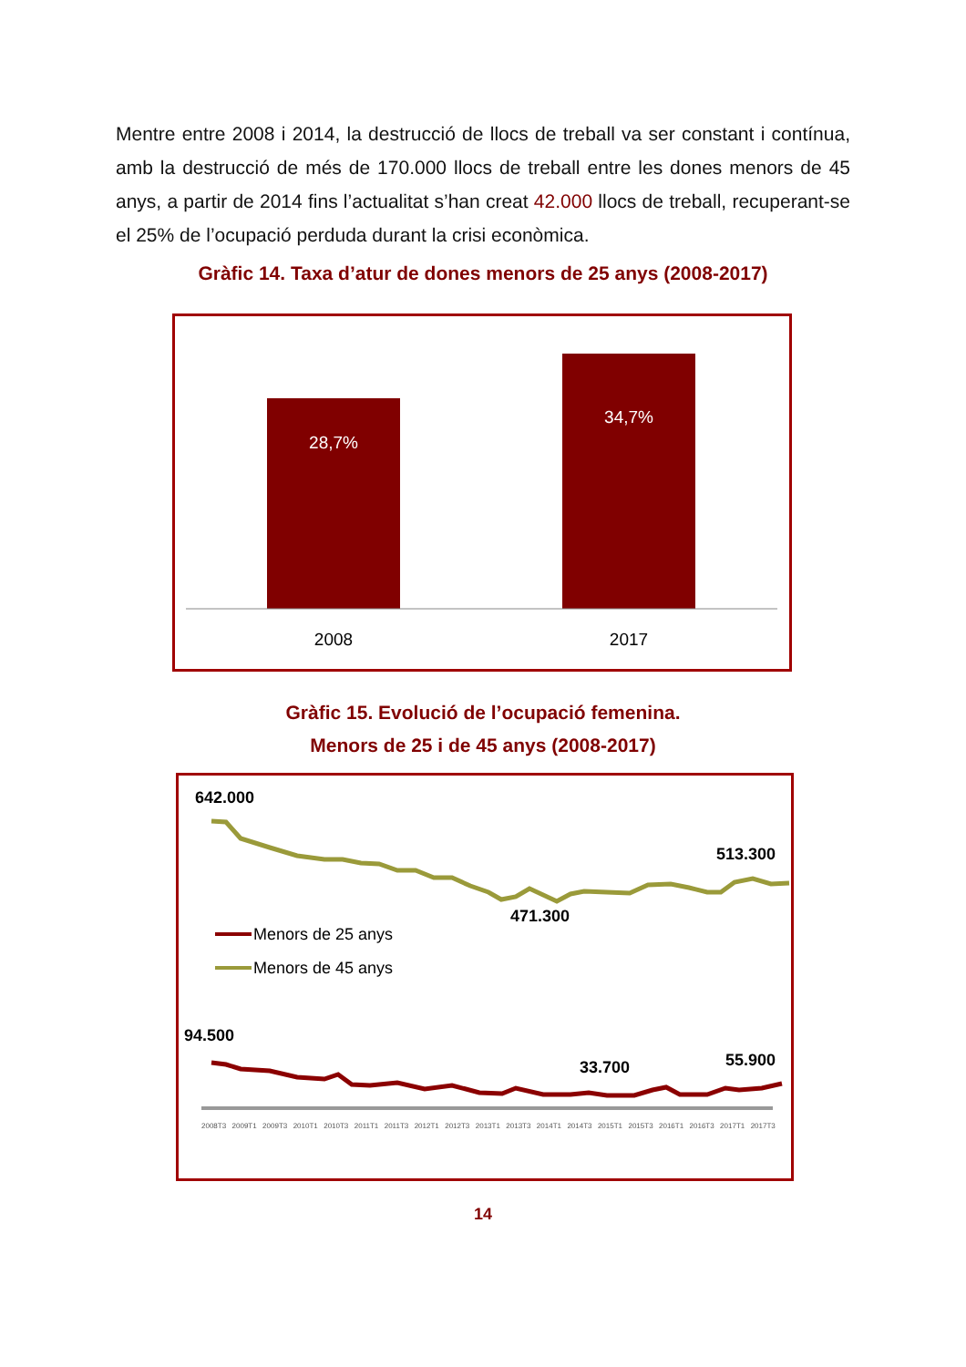Mentre entre 2008 i 2014, la destrucció de llocs de treball va ser constant i contínua, amb la destrucció de més de 170.000 llocs de treball entre les dones menors de 45 anys, a partir de 2014 fins l’actualitat s’han creat 42.000 llocs de treball, recuperant-se el 25% de l’ocupació perduda durant la crisi econòmica.
Gràfic 14. Taxa d’atur de dones menors de 25 anys (2008-2017)
28,7%
34,7%
2008 2017
Gràfic 15. Evolució de l’ocupació femenina.
Menors de 25 i de 45 anys (2008-2017)
642.000
513.300
471.300
Menors de 25 anys
Menors de 45 anys
94.500
33.700 55.900
2008T3 2009T1 2009T3 2010T1 2010T3 2011T1 2011T3 2012T1 2012T3 2013T1 2013T3 2014T1 2014T3 2015T1 2015T3 2016T1 2016T3 2017T1 2017T3
14